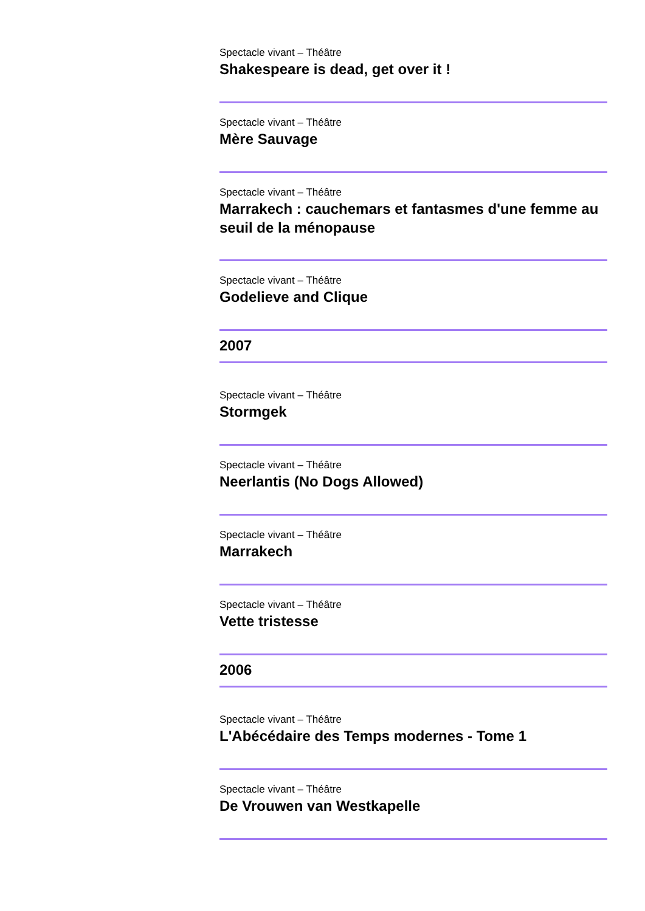Spectacle vivant – Théâtre
Shakespeare is dead, get over it !
Spectacle vivant – Théâtre
Mère Sauvage
Spectacle vivant – Théâtre
Marrakech : cauchemars et fantasmes d'une femme au seuil de la ménopause
Spectacle vivant – Théâtre
Godelieve and Clique
2007
Spectacle vivant – Théâtre
Stormgek
Spectacle vivant – Théâtre
Neerlantis (No Dogs Allowed)
Spectacle vivant – Théâtre
Marrakech
Spectacle vivant – Théâtre
Vette tristesse
2006
Spectacle vivant – Théâtre
L'Abécédaire des Temps modernes - Tome 1
Spectacle vivant – Théâtre
De Vrouwen van Westkapelle